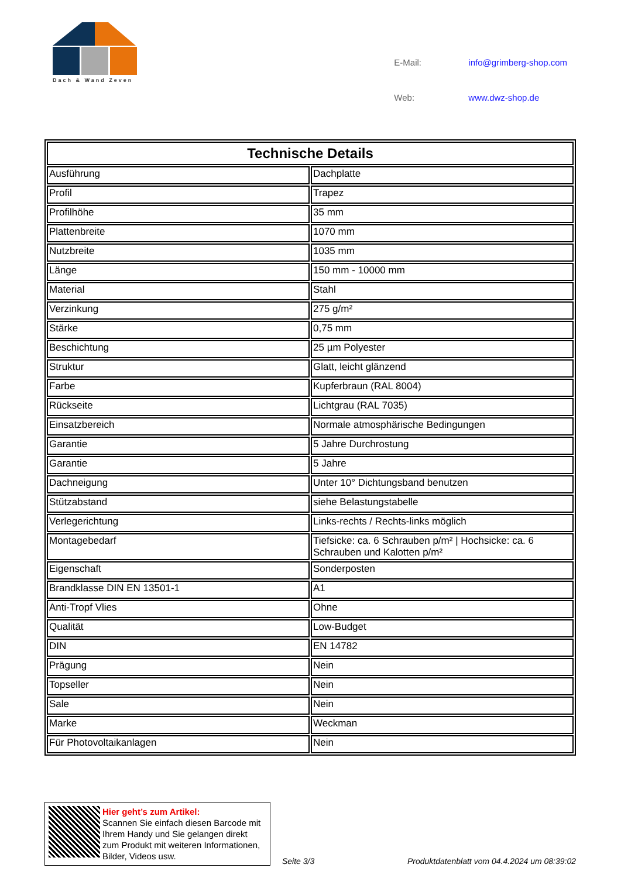Dach & Wand Zeven
| E-Mail: | info@grimberg-shop.com |
| Web: | www.dwz-shop.de |
| Technische Details | |
| --- | --- |
| Ausführung | Dachplatte |
| Profil | Trapez |
| Profilhöhe | 35 mm |
| Plattenbreite | 1070 mm |
| Nutzbreite | 1035 mm |
| Länge | 150 mm - 10000 mm |
| Material | Stahl |
| Verzinkung | 275 g/m² |
| Stärke | 0,75 mm |
| Beschichtung | 25 µm Polyester |
| Struktur | Glatt, leicht glänzend |
| Farbe | Kupferbraun (RAL 8004) |
| Rückseite | Lichtgrau (RAL 7035) |
| Einsatzbereich | Normale atmosphärische Bedingungen |
| Garantie | 5 Jahre Durchrostung |
| Garantie | 5 Jahre |
| Dachneigung | Unter 10° Dichtungsband benutzen |
| Stützabstand | siehe Belastungstabelle |
| Verlegerichtung | Links-rechts / Rechts-links möglich |
| Montagebedarf | Tiefsicke: ca. 6 Schrauben p/m² / Hochsicke: ca. 6 Schrauben und Kalotten p/m² |
| Eigenschaft | Sonderposten |
| Brandklasse DIN EN 13501-1 | A1 |
| Anti-Tropf Vlies | Ohne |
| Qualität | Low-Budget |
| DIN | EN 14782 |
| Prägung | Nein |
| Topseller | Nein |
| Sale | Nein |
| Marke | Weckman |
| Für Photovoltaikanlagen | Nein |
Hier geht’s zum Artikel:
Scannen Sie einfach diesen Barcode mit Ihrem Handy und Sie gelangen direkt zum Produkt mit weiteren Informationen, Bilder, Videos usw.
Seite 3/3
Produktdatenblatt vom 04.4.2024 um 08:39:02